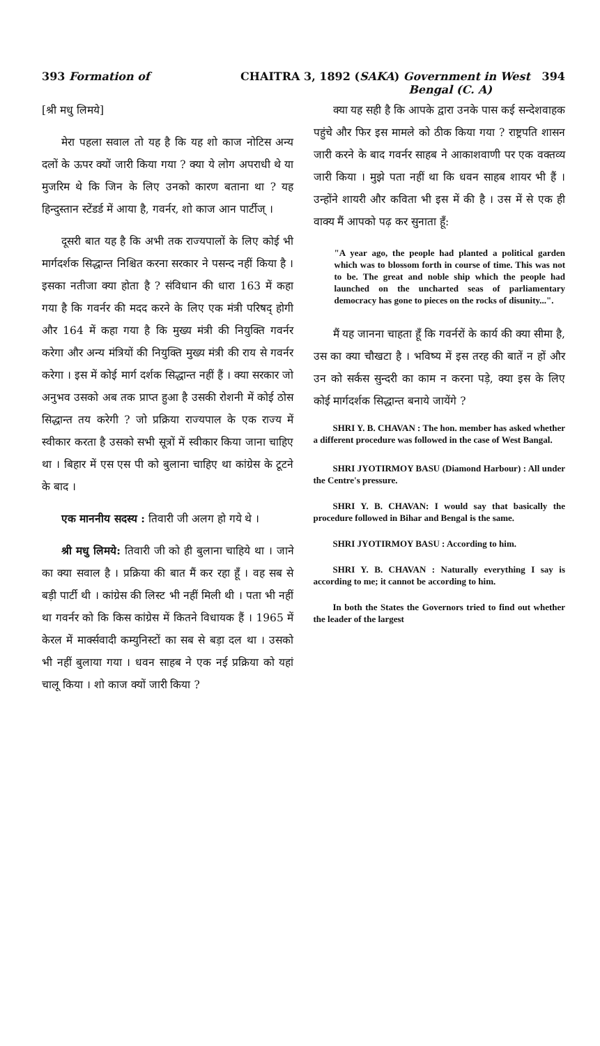393 Formation of CHAITRA 3, 1892 (SAKA) Government in West 394
Bengal (C. A)
[श्री मधु लिमये]
मेरा पहला सवाल तो यह है कि यह शो काज नोटिस अन्य दलों के ऊपर क्यों जारी किया गया ? क्या ये लोग अपराधी थे या मुजरिम थे कि जिन के लिए उनको कारण बताना था ? यह हिन्दुस्तान स्टेंडर्ड में आया है, गवर्नर, शो काज आन पार्टीज् ।
दूसरी बात यह है कि अभी तक राज्यपालों के लिए कोई भी मार्गदर्शक सिद्धान्त निश्चित करना सरकार ने पसन्द नहीं किया है । इसका नतीजा क्या होता है ? संविधान की धारा 163 में कहा गया है कि गवर्नर की मदद करने के लिए एक मंत्री परिषद् होगी और 164 में कहा गया है कि मुख्य मंत्री की नियुक्ति गवर्नर करेगा और अन्य मंत्रियों की नियुक्ति मुख्य मंत्री की राय से गवर्नर करेगा । इस में कोई मार्ग दर्शक सिद्धान्त नहीं हैं । क्या सरकार जो अनुभव उसको अब तक प्राप्त हुआ है उसकी रोशनी में कोई ठोस सिद्धान्त तय करेगी ? जो प्रक्रिया राज्यपाल के एक राज्य में स्वीकार करता है उसको सभी सूत्रों में स्वीकार किया जाना चाहिए था । बिहार में एस एस पी को बुलाना चाहिए था कांग्रेस के टूटने के बाद ।
एक माननीय सदस्य : तिवारी जी अलग हो गये थे ।
श्री मधु लिमये: तिवारी जी को ही बुलाना चाहिये था । जाने का क्या सवाल है । प्रक्रिया की बात मैं कर रहा हूँ । वह सब से बड़ी पार्टी थी । कांग्रेस की लिस्ट भी नहीं मिली थी । पता भी नहीं था गवर्नर को कि किस कांग्रेस में कितने विधायक हैं । 1965 में केरल में मार्क्सवादी कम्युनिस्टों का सब से बड़ा दल था । उसको भी नहीं बुलाया गया । धवन साहब ने एक नई प्रक्रिया को यहां चालू किया । शो काज क्यों जारी किया ?
क्या यह सही है कि आपके द्वारा उनके पास कई सन्देशवाहक पहुंचे और फिर इस मामले को ठीक किया गया ? राष्ट्रपति शासन जारी करने के बाद गवर्नर साहब ने आकाशवाणी पर एक वक्तव्य जारी किया । मुझे पता नहीं था कि धवन साहब शायर भी हैं । उन्होंने शायरी और कविता भी इस में की है । उस में से एक ही वाक्य मैं आपको पढ़ कर सुनाता हूँ:
"A year ago, the people had planted a political garden which was to blossom forth in course of time. This was not to be. The great and noble ship which the people had launched on the uncharted seas of parliamentary democracy has gone to pieces on the rocks of disunity...".
मैं यह जानना चाहता हूँ कि गवर्नरों के कार्य की क्या सीमा है, उस का क्या चौखटा है । भविष्य में इस तरह की बातें न हों और उन को सर्कस सुन्दरी का काम न करना पड़े, क्या इस के लिए कोई मार्गदर्शक सिद्धान्त बनाये जायेंगे ?
SHRI Y. B. CHAVAN : The hon. member has asked whether a different procedure was followed in the case of West Bangal.
SHRI JYOTIRMOY BASU (Diamond Harbour) : All under the Centre's pressure.
SHRI Y. B. CHAVAN: I would say that basically the procedure followed in Bihar and Bengal is the same.
SHRI JYOTIRMOY BASU : According to him.
SHRI Y. B. CHAVAN : Naturally everything I say is according to me; it cannot be according to him.
In both the States the Governors tried to find out whether the leader of the largest